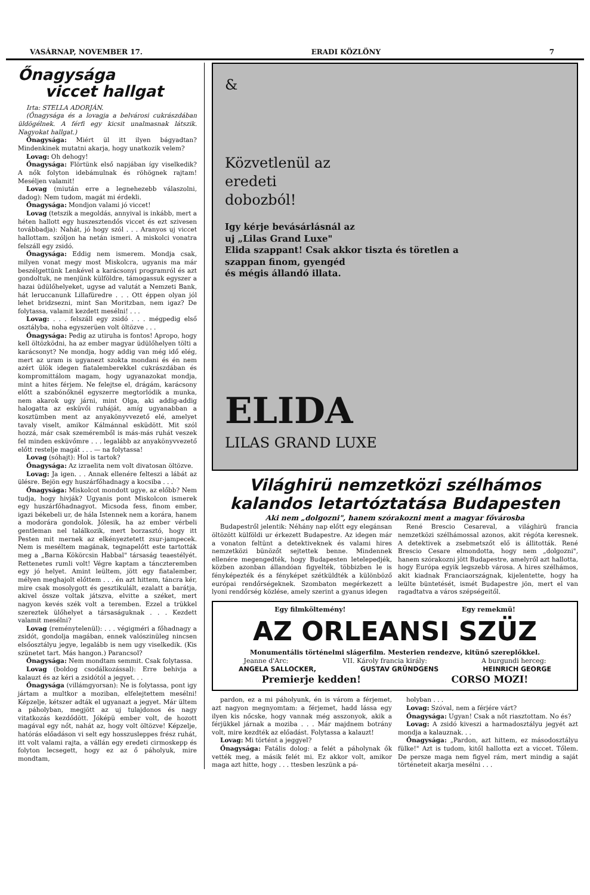VASÁRNAP, NOVEMBER 17. ERADI KÖZLÖNY 7
Őnagysága
viccet hallgat
Irta: STELLA ADORJÁN.
(Őnagysága és a lovagja a belvárosi cukrászdában üldögélnek. A férfi egy kicsit unalmasnak látszik. Nagyokat hallgat.)
Őnagysága: Miért ül itt ilyen bágyadtan? Mindenkinek mutatni akarja, hogy unatkozik velem?
Lovag: Oh dehogy!
Őnagysága: Flörtünk első napjában így viselkedik? A nők folyton idebámulnak és röhögnek rajtam! Meséljen valamit!
Lovag (miután erre a legnehezebb válaszolni, dadog): Nem tudom, magát mi érdekli.
Őnagysága: Mondjon valami jó viccet!
Lovag (tetszik a megoldás, annyival is inkább, mert a héten hallott egy huszesztendős viccet és ezt szivesen továbbadja): Nahát, jó hogy szól . . . Aranyos uj viccet hallottam. szóljon ha netán ismeri. A miskolci vonatra felszáll egy zsidó.
Őnagysága: Eddig nem ismerem. Mondja csak, milyen vonat megy most Miskolcra, ugyanis ma már beszélgettünk Lenkével a karácsonyi programról és azt gondoltuk, ne menjünk külföldre, támogassuk egyszer a hazai üdülőhelyeket, ugyse ad valutát a Nemzeti Bank, hát leruccanunk Lillafüredre . . . Ott éppen olyan jól lehet bridzsezni, mint San Moritzban, nem igaz? De folytassa, valamit kezdett mesélni! . . .
Lovag: . . . felszáll egy zsidó . . . mégpedig első osztályba, noha egyszerüen volt öltözve . . .
Őnagysága: Pedig az utiruha is fontos! Apropo, hogy kell öltözködni, ha az ember magyar üdülőhelyen tölti a karácsonyt? Ne mondja, hogy addig van még idő elég, mert az uram is ugyanezt szokta mondani és én nem azért ülök idegen fiatalemberekkel cukrászdában és kompromittálom magam, hogy ugyanazokat mondja, mint a hites férjem. Ne felejtse el, drágám, karácsony előtt a szabónőknél egyszerre megtorlódik a munka, nem akarok ugy járni, mint Olga, aki addig-addig halogatta az esküvői ruháját, amíg ugyanabban a kosztümben ment az anyakönyvvezető elé, amelyet tavaly viselt, amikor Kálmánnal eskü­dött. Mit szól hozzá, már csak szeméremből is más-más ruhát veszek fel minden esküvőmre . . . legalább az anyakönyvvezető előtt restelje magát . . . — na folytassa!
Lovag (sóhajt): Hol is tartok?
Őnagysága: Az izraelita nem volt divatosan öltözve.
Lovag: Ja igen. . . Annak ellenére felteszi a lábát az ülésre. Bejön egy huszárfőhadnagy a kocsiba . . .
Őnagysága: Miskolcot mondott ugye, az előbb? Nem tudja, hogy hivják? Ugyanis pont Miskolcon ismerek egy huszárfőhadnagyot. Micsoda fess, finom ember, igazi békebeli ur, de hála Istennek nem a korára, hanem a modorára gondolok. Jólesik, ha az ember vérbeli gentleman nel találkozik, mert borzasztó, hogy itt Pesten mit mernek az elkényeztetett zsur-jampecek. Nem is meséltem magának, tegnapelőtt este tartották meg a „Barna Kökörcsin Habbal" társaság teaestélyét. Rettenetes rumli volt! Végre kaptam a tánczteremben egy jó helyet. Amint leültem, jött egy fiatalember, mélyen meghajolt előttem . . . én azt hittem, táncra kér, mire csak mosolygott és gesztikulált, ezalatt a barátja, akivel össze voltak játszva, elvitte a széket, mert nagyon kevés szék volt a teremben. Ezzel a trükkel szereztek ülőhelyet a társaságuknak . . . Kezdett valamit mesélni?
Lovag (reménytelenül): . . . végigméri a főhadnagy a zsidót, gondolja magában, ennek valószinüleg nincsen elsőosztályu jegye, legalább is nem ugy viselkedik. (Kis szünetet tart. Más hangon.) Parancsol?
Őnagysága: Nem mondtam semmit. Csak folytassa.
Lovag (boldog csodálkozással): Erre behivja a kalauzt és az kéri a zsidótól a jegyet. . .
Őnagysága (villámgyorsan): Ne is folytassa, pont igy jártam a multkor a moziban, elfelejtettem mesélni! Képzelje, kétszer adták el ugyanazt a jegyet. Már ültem a páholyban, megjött az uj tulajdonos és nagy vitatkozás kezdődött. Jóképü ember volt, de hozott magával egy nőt, nahát az, hogy volt öltözve! Képzelje, hatórás előadáson vi selt egy hosszusleppes frész ruhát, itt volt valami rajta, a vállán egy eredeti cirmoskepp és folyton lecsegett, hogy ez az ő páholyuk, mire mondtam,
&
Közvetlenül az
eredeti
dobozból!
Igy kérje bevásárlásnál az
uj „Lilas Grand Luxe"
Elida szappant! Csak akkor tiszta és töretlen a
szappan finom, gyengéd
és mégis állandó illata.
ELIDA
LILAS GRAND LUXE
Világhirü nemzetközi szélhámos
kalandos letartóztatása Budapesten
Aki nem „dolgozni", hanem szórakozni ment a magyar fővárosba
Budapestről jelentik: Néhány nap előtt egy elegánsan öltözött külföldi ur érkezett Budapestre. Az idegen már a vonaton feltünt a detektiveknek és valami hires nemzetközi bünözőt sejtettek benne. Mindennek ellenére megengedték, hogy Budapesten letelepedjék, közben azonban állandóan figyelték, többizben le is fényképezték és a fényképet szétküldték a különböző európai rendőrségeknek. Szombaton megérkezett a lyoni rendőrség közlése, amely szerint a gyanus idegen
René Brescio Cesareval, a világhirü francia nemzetközi szélhámossal azonos, akit régóta keresnek. A detektivek a zsebmetszőt elő is állitották. René Brescio Cesare elmondotta, hogy nem „dolgozni", hanem szórakozni jött Budapestre, amelyről azt hallotta, hogy Európa egyik legszebb városa. A hires szélhámos, akit kiadnak Franciaországnak, kijelentette, hogy ha leülte büntetését, ismét Budapestre jön, mert el van ragadtatva a város szépségeitől.
Egy filmköltemény! Egy remekmü!
AZ ORLEANSI SZÜZ
Monumentális történelmi slágerfilm. Mesterien rendezve, kitünő szereplőkkel.
Jeanne d'Arc: VII. Károly francia király: A burgundi herceg:
ANGELA SALLOCKER, GUSTAV GRÜNDGENS HEINRICH GEORGE
Premierje kedden! CORSO MOZI!
pardon, ez a mi páholyunk, én is várom a férjemet, azt nagyon megnyomtam: a férjemet, hadd lássa egy ilyen kis nőcske, hogy vannak még asszonyok, akik a férjükkel járnak a moziba . . . Már majdnem botrány volt, mire kezdték az előadást. Folytassa a kalauzt!
Lovag: Mi történt a jeggyel?
Őnagysága: Fatális dolog: a felét a páholynak ők vették meg, a másik felét mi. Ez akkor volt, amikor maga azt hitte, hogy . . . ttesben leszünk a pá-
holyban . . .
Lovag: Szóval, nem a férjére várt?
Őnagysága: Ugyan! Csak a nőt riasztottam. No és?
Lovag: A zsidó kiveszi a harmadosztályu jegyét azt mondja a kalauznak. . .
Őnagysága: „Pardon, azt hittem, ez másodosztályu fülke!" Azt is tudom, kitől hallotta ezt a viccet. Tőlem. De persze maga nem figyel rám, mert mindig a saját történeteit akarja mesélni . . .